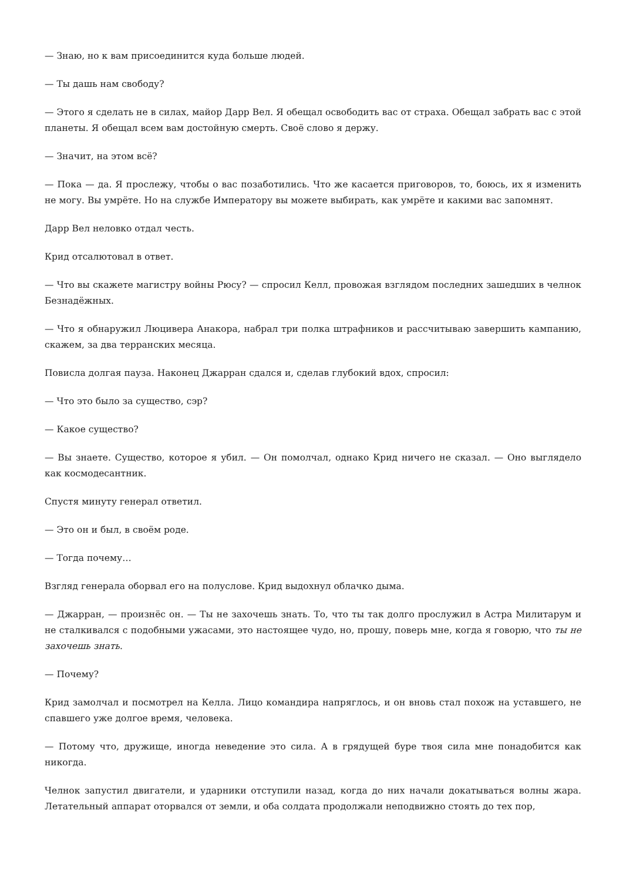— Знаю, но к вам присоединится куда больше людей.
— Ты дашь нам свободу?
— Этого я сделать не в силах, майор Дарр Вел. Я обещал освободить вас от страха. Обещал забрать вас с этой планеты. Я обещал всем вам достойную смерть. Своё слово я держу.
— Значит, на этом всё?
— Пока — да. Я прослежу, чтобы о вас позаботились. Что же касается приговоров, то, боюсь, их я изменить не могу. Вы умрёте. Но на службе Императору вы можете выбирать, как умрёте и какими вас запомнят.
Дарр Вел неловко отдал честь.
Крид отсалютовал в ответ.
— Что вы скажете магистру войны Рюсу? — спросил Келл, провожая взглядом последних зашедших в челнок Безнадёжных.
— Что я обнаружил Люцивера Анакора, набрал три полка штрафников и рассчитываю завершить кампанию, скажем, за два терранских месяца.
Повисла долгая пауза. Наконец Джарран сдался и, сделав глубокий вдох, спросил:
— Что это было за существо, сэр?
— Какое существо?
— Вы знаете. Существо, которое я убил. — Он помолчал, однако Крид ничего не сказал. — Оно выглядело как космодесантник.
Спустя минуту генерал ответил.
— Это он и был, в своём роде.
— Тогда почему…
Взгляд генерала оборвал его на полуслове. Крид выдохнул облачко дыма.
— Джарран, — произнёс он. — Ты не захочешь знать. То, что ты так долго прослужил в Астра Милитарум и не сталкивался с подобными ужасами, это настоящее чудо, но, прошу, поверь мне, когда я говорю, что ты не захочешь знать.
— Почему?
Крид замолчал и посмотрел на Келла. Лицо командира напряглось, и он вновь стал похож на уставшего, не спавшего уже долгое время, человека.
— Потому что, дружище, иногда неведение это сила. А в грядущей буре твоя сила мне понадобится как никогда.
Челнок запустил двигатели, и ударники отступили назад, когда до них начали докатываться волны жара. Летательный аппарат оторвался от земли, и оба солдата продолжали неподвижно стоять до тех пор,